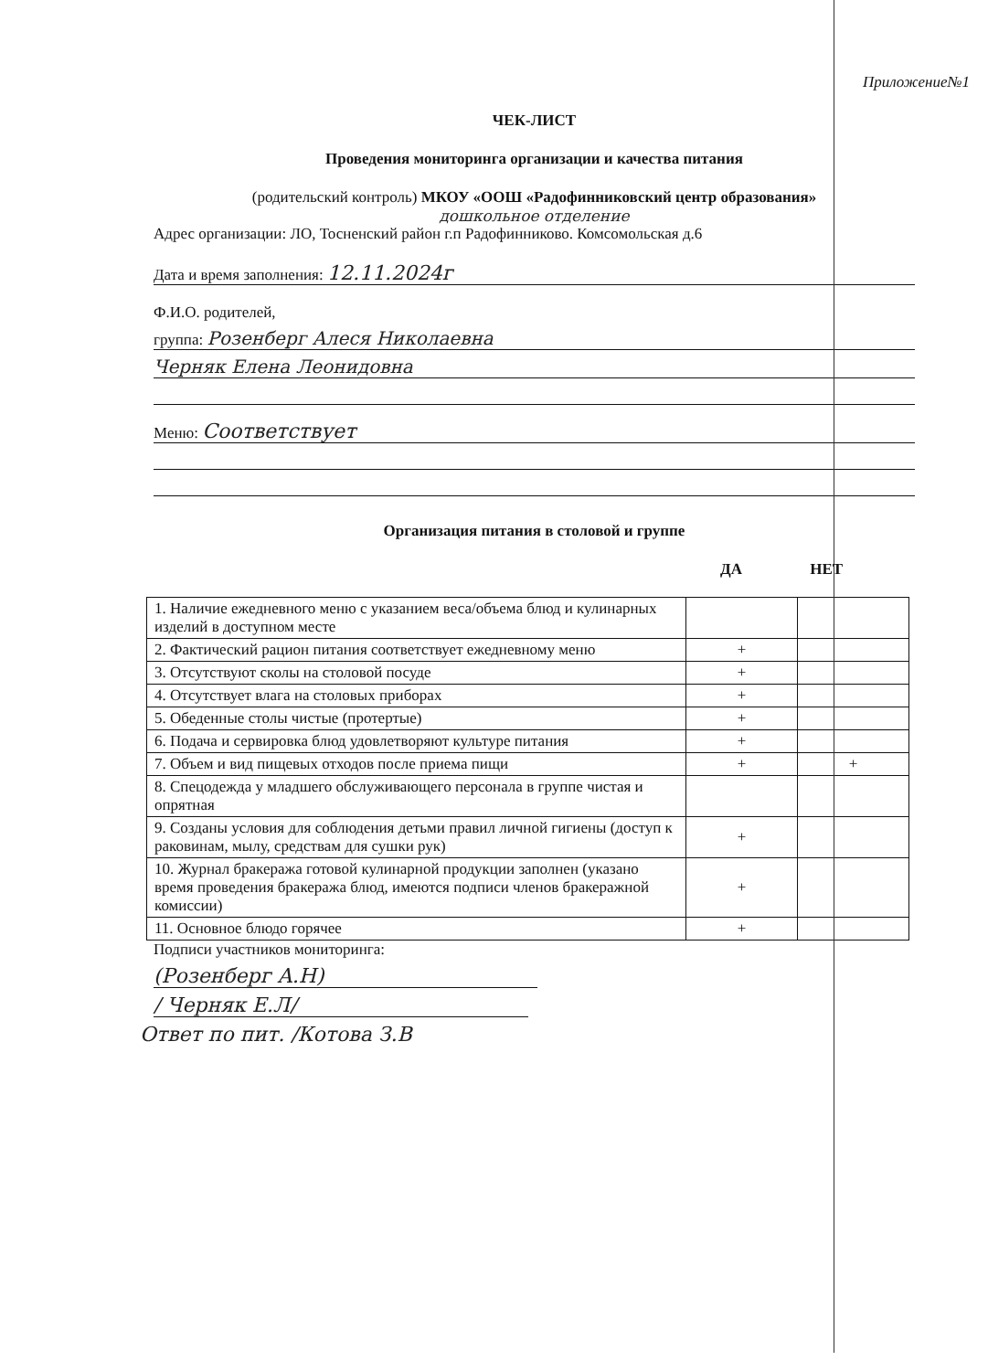Приложение№1
ЧЕК-ЛИСТ
Проведения мониторинга организации и качества питания
(родительский контроль) МКОУ «ООШ «Радофинниковский центр образования»
дошкольное отделение
Адрес организации: ЛО, Тосненский район г.п Радофинниково. Комсомольская д.6
Дата и время заполнения: 12.11.2024г
Ф.И.О. родителей,
группа: Розенберг Алеся Николаевна
Черняк Елена Леонидовна
Меню: Соответствует
Организация питания в столовой и группе
ДА НЕТ
| 1. Наличие ежедневного меню с указанием веса/объема блюд и кулинарных изделий в доступном месте | | |
| 2. Фактический рацион питания соответствует ежедневному меню | + | |
| 3. Отсутствуют сколы на столовой посуде | + | |
| 4. Отсутствует влага на столовых приборах | + | |
| 5. Обеденные столы чистые (протертые) | + | |
| 6. Подача и сервировка блюд удовлетворяют культуре питания | + | |
| 7. Объем и вид пищевых отходов после приема пищи | + | + |
| 8. Спецодежда у младшего обслуживающего персонала в группе чистая и опрятная | | |
| 9. Созданы условия для соблюдения детьми правил личной гигиены (доступ к раковинам, мылу, средствам для сушки рук) | + | |
| 10. Журнал бракеража готовой кулинарной продукции заполнен (указано время проведения бракеража блюд, имеются подписи членов бракеражной комиссии) | + | |
| 11. Основное блюдо горячее | + | |
Подписи участников мониторинга:
(Розенберг А.Н)
/ Черняк Е.Л/
Ответ по пит. /Котова З.В